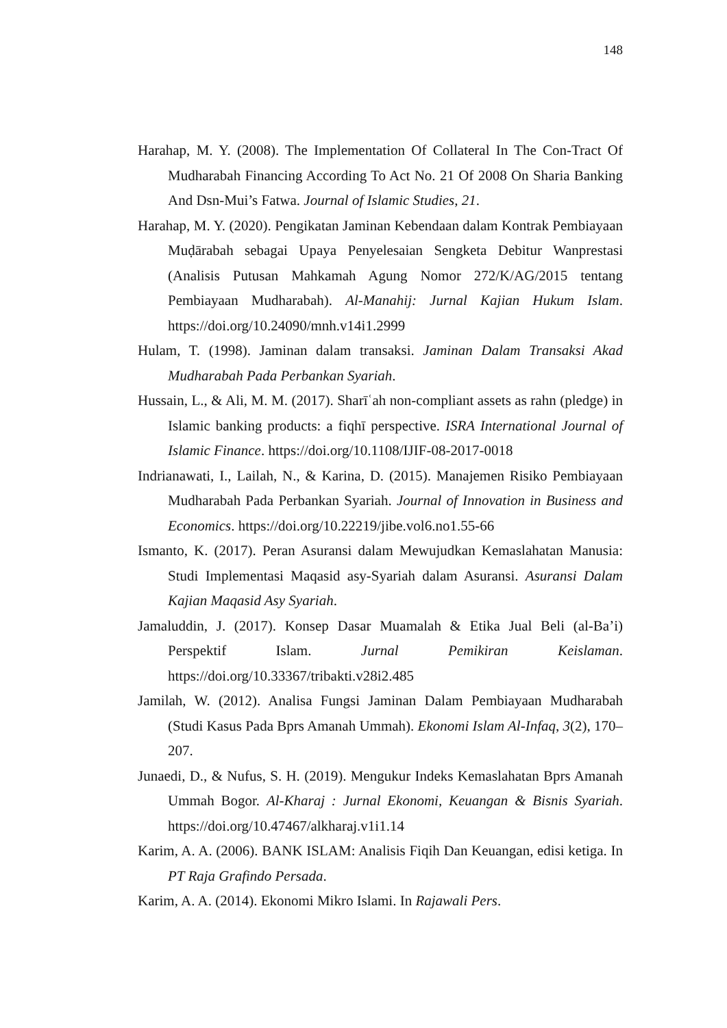148
Harahap, M. Y. (2008). The Implementation Of Collateral In The Con-Tract Of Mudharabah Financing According To Act No. 21 Of 2008 On Sharia Banking And Dsn-Mui’s Fatwa. Journal of Islamic Studies, 21.
Harahap, M. Y. (2020). Pengikatan Jaminan Kebendaan dalam Kontrak Pembiayaan Muḍārabah sebagai Upaya Penyelesaian Sengketa Debitur Wanprestasi (Analisis Putusan Mahkamah Agung Nomor 272/K/AG/2015 tentang Pembiayaan Mudharabah). Al-Manahij: Jurnal Kajian Hukum Islam. https://doi.org/10.24090/mnh.v14i1.2999
Hulam, T. (1998). Jaminan dalam transaksi. Jaminan Dalam Transaksi Akad Mudharabah Pada Perbankan Syariah.
Hussain, L., & Ali, M. M. (2017). Sharīʿah non-compliant assets as rahn (pledge) in Islamic banking products: a fiqhī perspective. ISRA International Journal of Islamic Finance. https://doi.org/10.1108/IJIF-08-2017-0018
Indrianawati, I., Lailah, N., & Karina, D. (2015). Manajemen Risiko Pembiayaan Mudharabah Pada Perbankan Syariah. Journal of Innovation in Business and Economics. https://doi.org/10.22219/jibe.vol6.no1.55-66
Ismanto, K. (2017). Peran Asuransi dalam Mewujudkan Kemaslahatan Manusia: Studi Implementasi Maqasid asy-Syariah dalam Asuransi. Asuransi Dalam Kajian Maqasid Asy Syariah.
Jamaluddin, J. (2017). Konsep Dasar Muamalah & Etika Jual Beli (al-Ba’i) Perspektif Islam. Jurnal Pemikiran Keislaman. https://doi.org/10.33367/tribakti.v28i2.485
Jamilah, W. (2012). Analisa Fungsi Jaminan Dalam Pembiayaan Mudharabah (Studi Kasus Pada Bprs Amanah Ummah). Ekonomi Islam Al-Infaq, 3(2), 170–207.
Junaedi, D., & Nufus, S. H. (2019). Mengukur Indeks Kemaslahatan Bprs Amanah Ummah Bogor. Al-Kharaj : Jurnal Ekonomi, Keuangan & Bisnis Syariah. https://doi.org/10.47467/alkharaj.v1i1.14
Karim, A. A. (2006). BANK ISLAM: Analisis Fiqih Dan Keuangan, edisi ketiga. In PT Raja Grafindo Persada.
Karim, A. A. (2014). Ekonomi Mikro Islami. In Rajawali Pers.